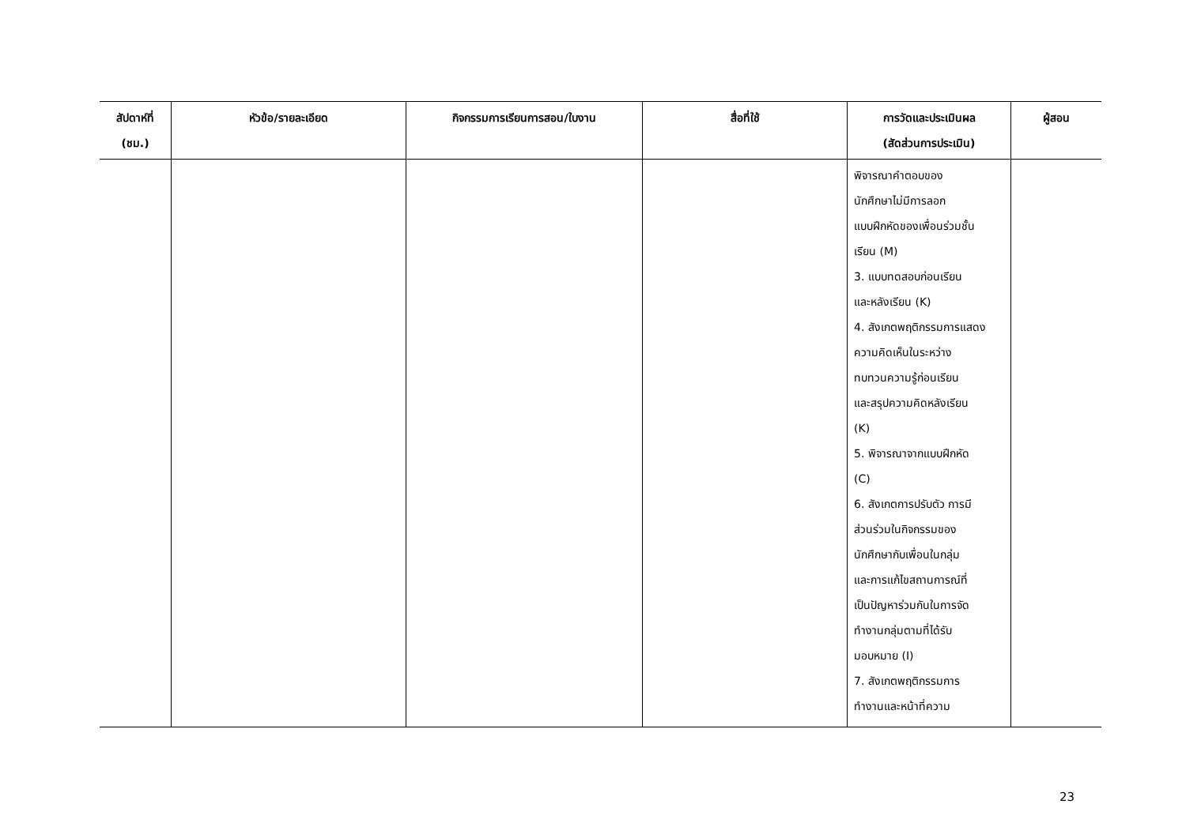| สัปดาห์ที่ (ชม.) | หัวข้อ/รายละเอียด | กิจกรรมการเรียนการสอน/ใบงาน | สื่อที่ใช้ | การวัดและประเมินผล (สัดส่วนการประเมิน) | ผู้สอน |
| --- | --- | --- | --- | --- | --- |
| | | | | พิจารณาคำตอบของ นักศึกษาไม่มีการลอก แบบฝึกหัดของเพื่อนร่วมชั้น เรียน (M) 3. แบบทดสอบก่อนเรียน และหลังเรียน (K) 4. สังเกตพฤติกรรมการแสดง ความคิดเห็นในระหว่าง ทบทวนความรู้ก่อนเรียน และสรุปความคิดหลังเรียน (K) 5. พิจารณาจากแบบฝึกหัด (C) 6. สังเกตการปรับตัว การมี ส่วนร่วมในกิจกรรมของ นักศึกษากับเพื่อนในกลุ่ม และการแก้ไขสถานการณ์ที่ เป็นปัญหาร่วมกันในการจัด ทำงานกลุ่มตามที่ได้รับ มอบหมาย (I) 7. สังเกตพฤติกรรมการ ทำงานและหน้าที่ความ | |
23